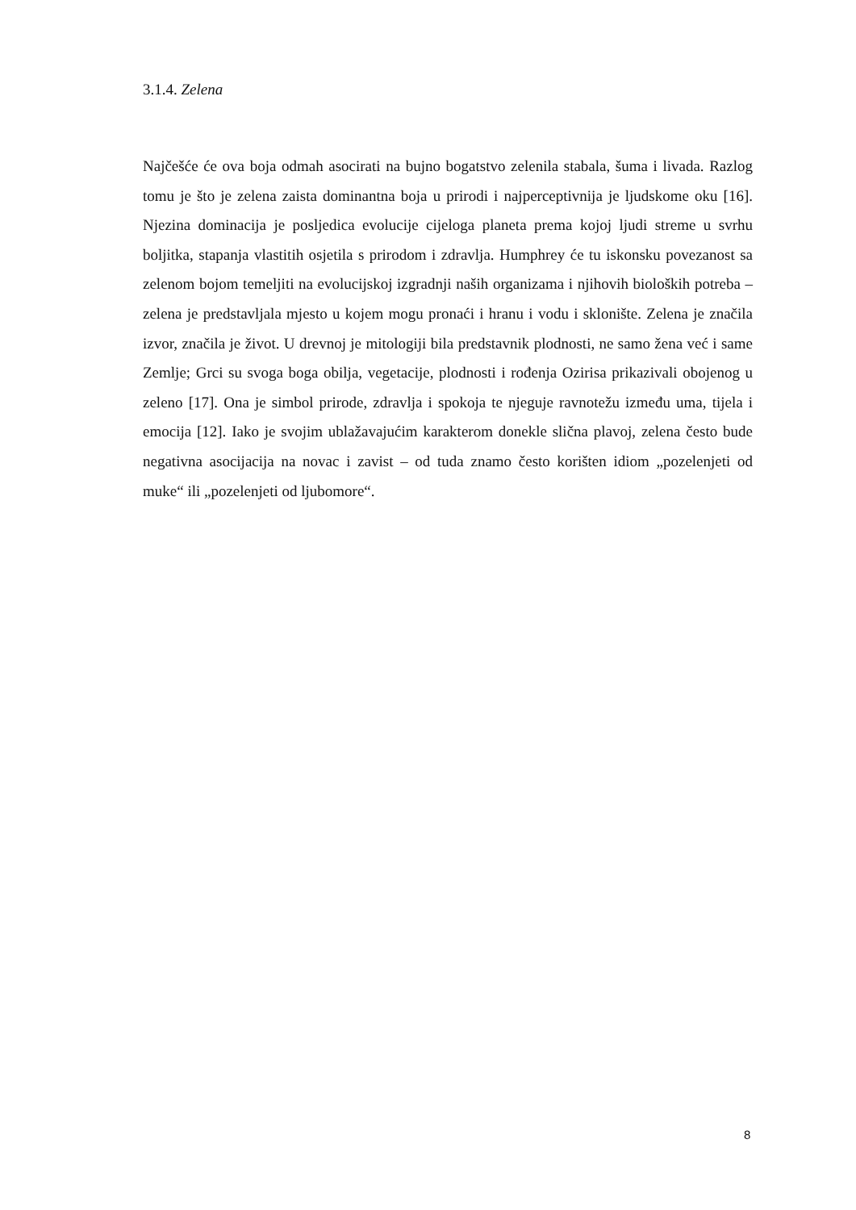3.1.4. Zelena
Najčešće će ova boja odmah asocirati na bujno bogatstvo zelenila stabala, šuma i livada. Razlog tomu je što je zelena zaista dominantna boja u prirodi i najperceptivnija je ljudskome oku [16]. Njezina dominacija je posljedica evolucije cijeloga planeta prema kojoj ljudi streme u svrhu boljitka, stapanja vlastitih osjetila s prirodom i zdravlja. Humphrey će tu iskonsku povezanost sa zelenom bojom temeljiti na evolucijskoj izgradnji naših organizama i njihovih bioloških potreba – zelena je predstavljala mjesto u kojem mogu pronaći i hranu i vodu i sklonište. Zelena je značila izvor, značila je život. U drevnoj je mitologiji bila predstavnik plodnosti, ne samo žena već i same Zemlje; Grci su svoga boga obilja, vegetacije, plodnosti i rođenja Ozirisa prikazivali obojenog u zeleno [17]. Ona je simbol prirode, zdravlja i spokoja te njeguje ravnotežu između uma, tijela i emocija [12]. Iako je svojim ublažavajućim karakterom donekle slična plavoj, zelena često bude negativna asocijacija na novac i zavist – od tuda znamo često korišten idiom „pozelenjeti od muke“ ili „pozelenjeti od ljubomore“.
8